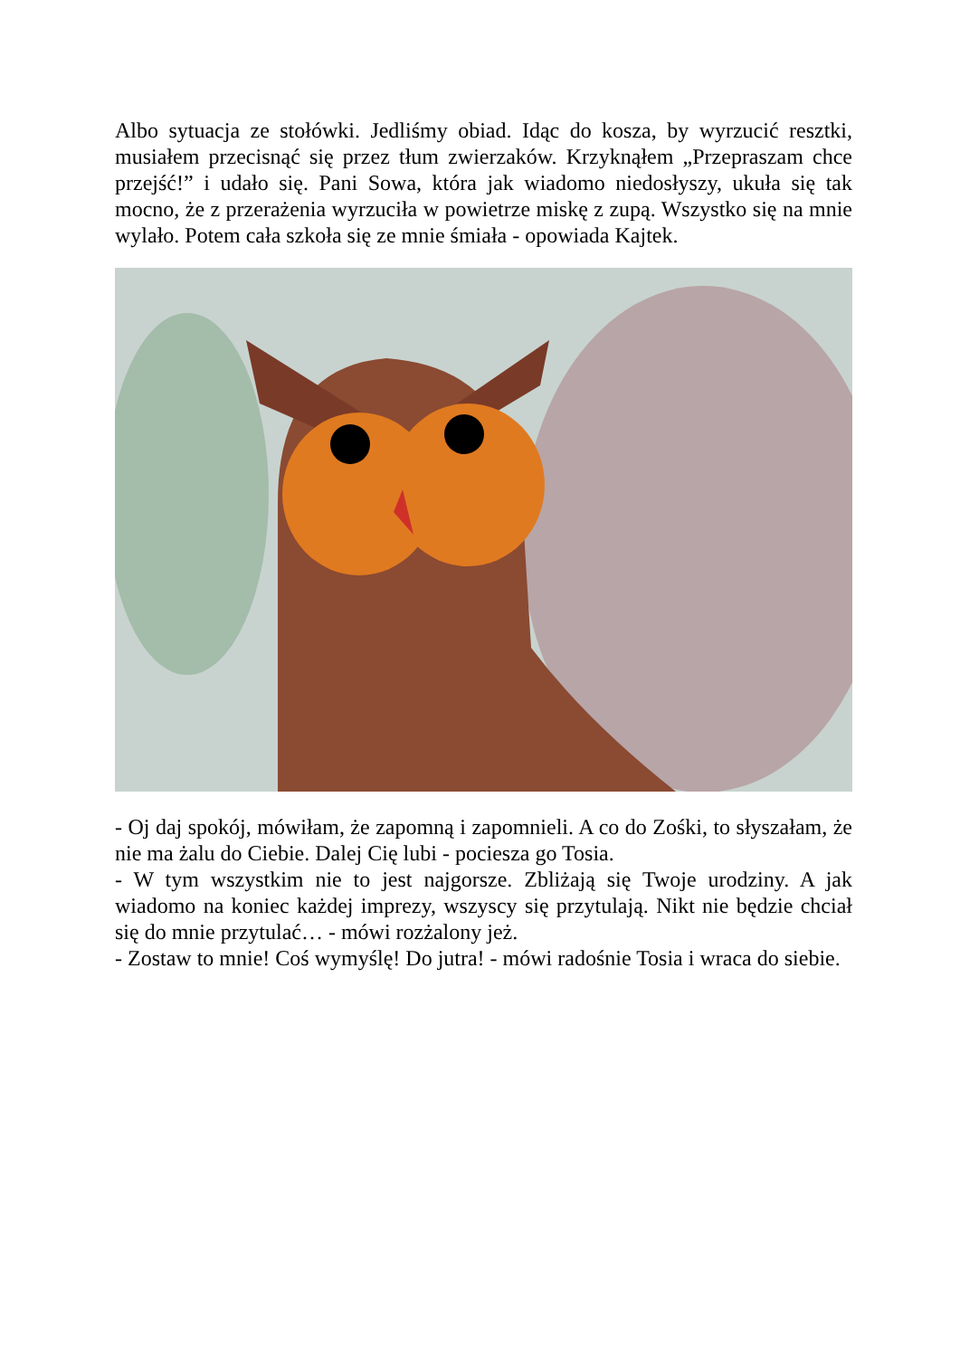Albo sytuacja ze stołówki. Jedliśmy obiad. Idąc do kosza, by wyrzucić resztki, musiałem przecisnąć się przez tłum zwierzaków. Krzyknąłem „Przepraszam chce przejść!” i udało się. Pani Sowa, która jak wiadomo niedosłyszy, ukuła się tak mocno, że z przerażenia wyrzuciła w powietrze miskę z zupą. Wszystko się na mnie wylało. Potem cała szkoła się ze mnie śmiała - opowiada Kajtek.
- Oj daj spokój, mówiłam, że zapomną i zapomnieli. A co do Zośki, to słyszałam, że nie ma żalu do Ciebie. Dalej Cię lubi - pociesza go Tosia.
- W tym wszystkim nie to jest najgorsze. Zbliżają się Twoje urodziny. A jak wiadomo na koniec każdej imprezy, wszyscy się przytulają. Nikt nie będzie chciał się do mnie przytulać… - mówi rozżalony jeż.
- Zostaw to mnie! Coś wymyślę! Do jutra! - mówi radośnie Tosia i wraca do siebie.